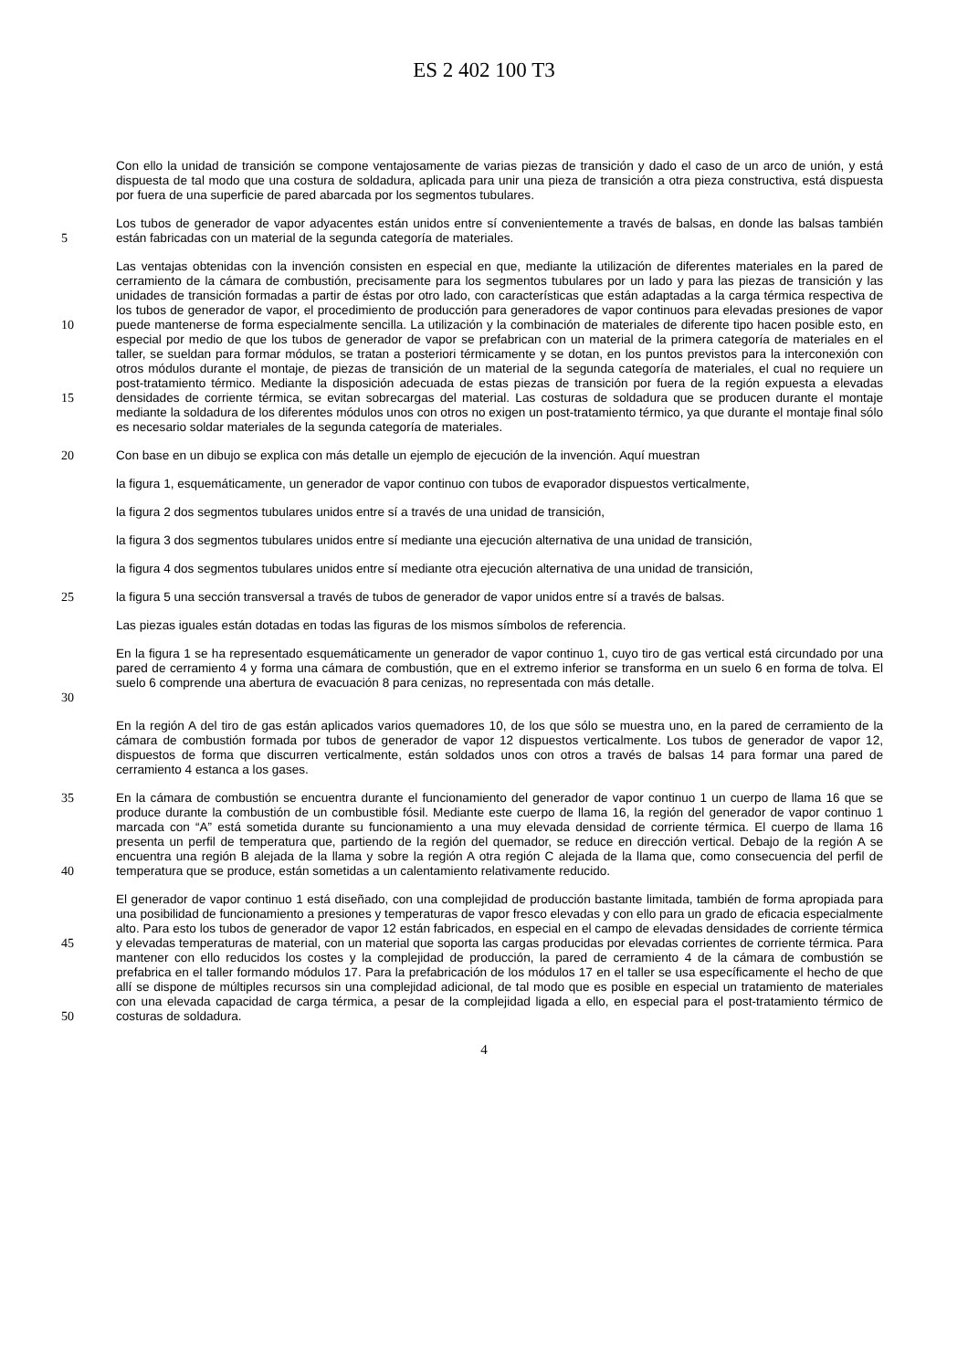ES 2 402 100 T3
Con ello la unidad de transición se compone ventajosamente de varias piezas de transición y dado el caso de un arco de unión, y está dispuesta de tal modo que una costura de soldadura, aplicada para unir una pieza de transición a otra pieza constructiva, está dispuesta por fuera de una superficie de pared abarcada por los segmentos tubulares.
5 Los tubos de generador de vapor adyacentes están unidos entre sí convenientemente a través de balsas, en donde las balsas también están fabricadas con un material de la segunda categoría de materiales.
10
15
Las ventajas obtenidas con la invención consisten en especial en que, mediante la utilización de diferentes materiales en la pared de cerramiento de la cámara de combustión, precisamente para los segmentos tubulares por un lado y para las piezas de transición y las unidades de transición formadas a partir de éstas por otro lado, con características que están adaptadas a la carga térmica respectiva de los tubos de generador de vapor, el procedimiento de producción para generadores de vapor continuos para elevadas presiones de vapor puede mantenerse de forma especialmente sencilla. La utilización y la combinación de materiales de diferente tipo hacen posible esto, en especial por medio de que los tubos de generador de vapor se prefabrican con un material de la primera categoría de materiales en el taller, se sueldan para formar módulos, se tratan a posteriori térmicamente y se dotan, en los puntos previstos para la interconexión con otros módulos durante el montaje, de piezas de transición de un material de la segunda categoría de materiales, el cual no requiere un post-tratamiento térmico. Mediante la disposición adecuada de estas piezas de transición por fuera de la región expuesta a elevadas densidades de corriente térmica, se evitan sobrecargas del material. Las costuras de soldadura que se producen durante el montaje mediante la soldadura de los diferentes módulos unos con otros no exigen un post-tratamiento térmico, ya que durante el montaje final sólo es necesario soldar materiales de la segunda categoría de materiales.
20 Con base en un dibujo se explica con más detalle un ejemplo de ejecución de la invención. Aquí muestran
la figura 1, esquemáticamente, un generador de vapor continuo con tubos de evaporador dispuestos verticalmente,
la figura 2 dos segmentos tubulares unidos entre sí a través de una unidad de transición,
la figura 3 dos segmentos tubulares unidos entre sí mediante una ejecución alternativa de una unidad de transición,
la figura 4 dos segmentos tubulares unidos entre sí mediante otra ejecución alternativa de una unidad de transición,
25 la figura 5 una sección transversal a través de tubos de generador de vapor unidos entre sí a través de balsas.
Las piezas iguales están dotadas en todas las figuras de los mismos símbolos de referencia.
30 En la figura 1 se ha representado esquemáticamente un generador de vapor continuo 1, cuyo tiro de gas vertical está circundado por una pared de cerramiento 4 y forma una cámara de combustión, que en el extremo inferior se transforma en un suelo 6 en forma de tolva. El suelo 6 comprende una abertura de evacuación 8 para cenizas, no representada con más detalle.
En la región A del tiro de gas están aplicados varios quemadores 10, de los que sólo se muestra uno, en la pared de cerramiento de la cámara de combustión formada por tubos de generador de vapor 12 dispuestos verticalmente. Los tubos de generador de vapor 12, dispuestos de forma que discurren verticalmente, están soldados unos con otros a través de balsas 14 para formar una pared de cerramiento 4 estanca a los gases.
35
40
En la cámara de combustión se encuentra durante el funcionamiento del generador de vapor continuo 1 un cuerpo de llama 16 que se produce durante la combustión de un combustible fósil. Mediante este cuerpo de llama 16, la región del generador de vapor continuo 1 marcada con “A” está sometida durante su funcionamiento a una muy elevada densidad de corriente térmica. El cuerpo de llama 16 presenta un perfil de temperatura que, partiendo de la región del quemador, se reduce en dirección vertical. Debajo de la región A se encuentra una región B alejada de la llama y sobre la región A otra región C alejada de la llama que, como consecuencia del perfil de temperatura que se produce, están sometidas a un calentamiento relativamente reducido.
45
50
El generador de vapor continuo 1 está diseñado, con una complejidad de producción bastante limitada, también de forma apropiada para una posibilidad de funcionamiento a presiones y temperaturas de vapor fresco elevadas y con ello para un grado de eficacia especialmente alto. Para esto los tubos de generador de vapor 12 están fabricados, en especial en el campo de elevadas densidades de corriente térmica y elevadas temperaturas de material, con un material que soporta las cargas producidas por elevadas corrientes de corriente térmica. Para mantener con ello reducidos los costes y la complejidad de producción, la pared de cerramiento 4 de la cámara de combustión se prefabrica en el taller formando módulos 17. Para la prefabricación de los módulos 17 en el taller se usa específicamente el hecho de que allí se dispone de múltiples recursos sin una complejidad adicional, de tal modo que es posible en especial un tratamiento de materiales con una elevada capacidad de carga térmica, a pesar de la complejidad ligada a ello, en especial para el post-tratamiento térmico de costuras de soldadura.
4